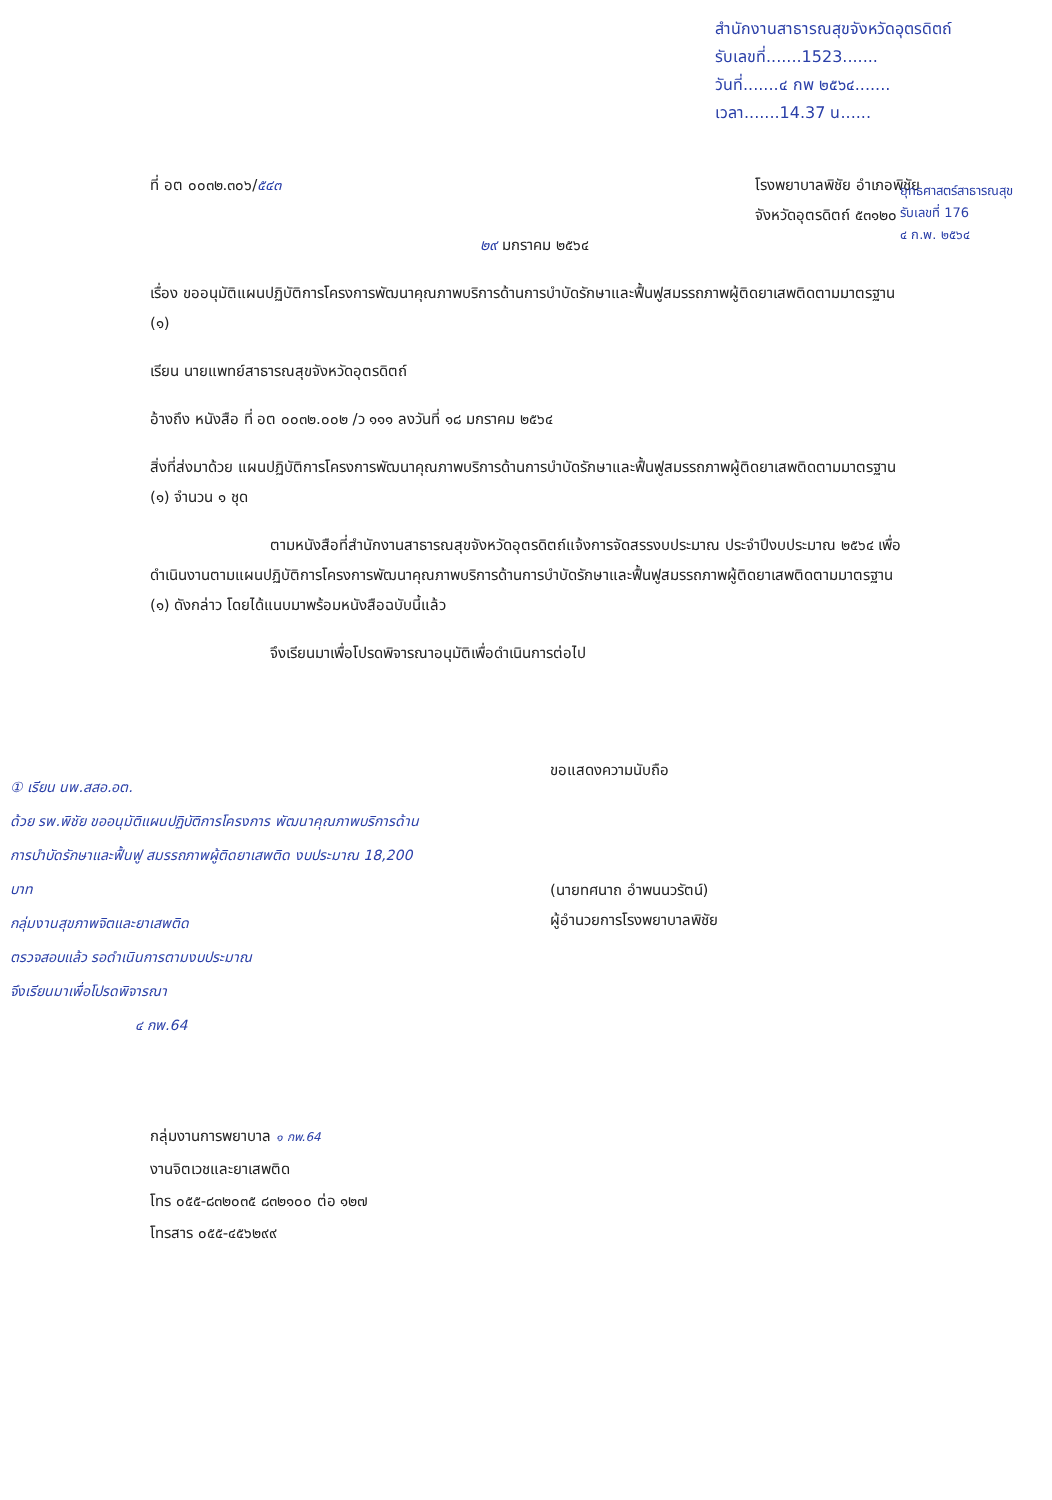สำนักงานสาธารณสุขจังหวัดอุตรดิตถ์
รับเลขที่.......1523.......
วันที่.......๔ กพ ๒๕๖๔.......
เวลา.......14.37 น......
ยุทธศาสตร์สาธารณสุข
รับเลขที่ 176
๔ ก.พ. ๒๕๖๔
ที่ อต ๐๐๓๒.๓๐๖/๕๔๓ โรงพยาบาลพิชัย อำเภอพิชัย
จังหวัดอุตรดิตถ์ ๕๓๑๒๐
๒๙ มกราคม ๒๕๖๔
เรื่อง ขออนุมัติแผนปฏิบัติการโครงการพัฒนาคุณภาพบริการด้านการบำบัดรักษาและฟื้นฟูสมรรถภาพผู้ติดยาเสพติดตามมาตรฐาน (๑)
เรียน นายแพทย์สาธารณสุขจังหวัดอุตรดิตถ์
อ้างถึง หนังสือ ที่ อต ๐๐๓๒.๐๐๒ /ว ๑๑๑ ลงวันที่ ๑๘ มกราคม ๒๕๖๔
สิ่งที่ส่งมาด้วย แผนปฏิบัติการโครงการพัฒนาคุณภาพบริการด้านการบำบัดรักษาและฟื้นฟูสมรรถภาพผู้ติดยาเสพติดตามมาตรฐาน (๑) จำนวน ๑ ชุด
ตามหนังสือที่สำนักงานสาธารณสุขจังหวัดอุตรดิตถ์แจ้งการจัดสรรงบประมาณ ประจำปีงบประมาณ ๒๕๖๔ เพื่อดำเนินงานตามแผนปฏิบัติการโครงการพัฒนาคุณภาพบริการด้านการบำบัดรักษาและฟื้นฟูสมรรถภาพผู้ติดยาเสพติดตามมาตรฐาน (๑) ดังกล่าว โดยได้แนบมาพร้อมหนังสือฉบับนี้แล้ว
จึงเรียนมาเพื่อโปรดพิจารณาอนุมัติเพื่อดำเนินการต่อไป
① เรียน นพ.สสอ.อต.
ด้วย รพ.พิชัย ขออนุมัติแผนปฏิบัติการโครงการ พัฒนาคุณภาพบริการด้านการบำบัดรักษาและฟื้นฟู สมรรถภาพผู้ติดยาเสพติด งบประมาณ 18,200 บาท
กลุ่มงานสุขภาพจิตและยาเสพติด
ตรวจสอบแล้ว รอดำเนินการตามงบประมาณ
จึงเรียนมาเพื่อโปรดพิจารณา
๔ กพ.64
ขอแสดงความนับถือ
(นายทศนาถ อำพนนวรัตน์)
ผู้อำนวยการโรงพยาบาลพิชัย
กลุ่มงานการพยาบาล ๑ กพ.64
งานจิตเวชและยาเสพติด
โทร ๐๕๕-๘๓๒๐๓๕ ๘๓๒๑๐๐ ต่อ ๑๒๗
โทรสาร ๐๕๕-๔๕๖๒๙๙